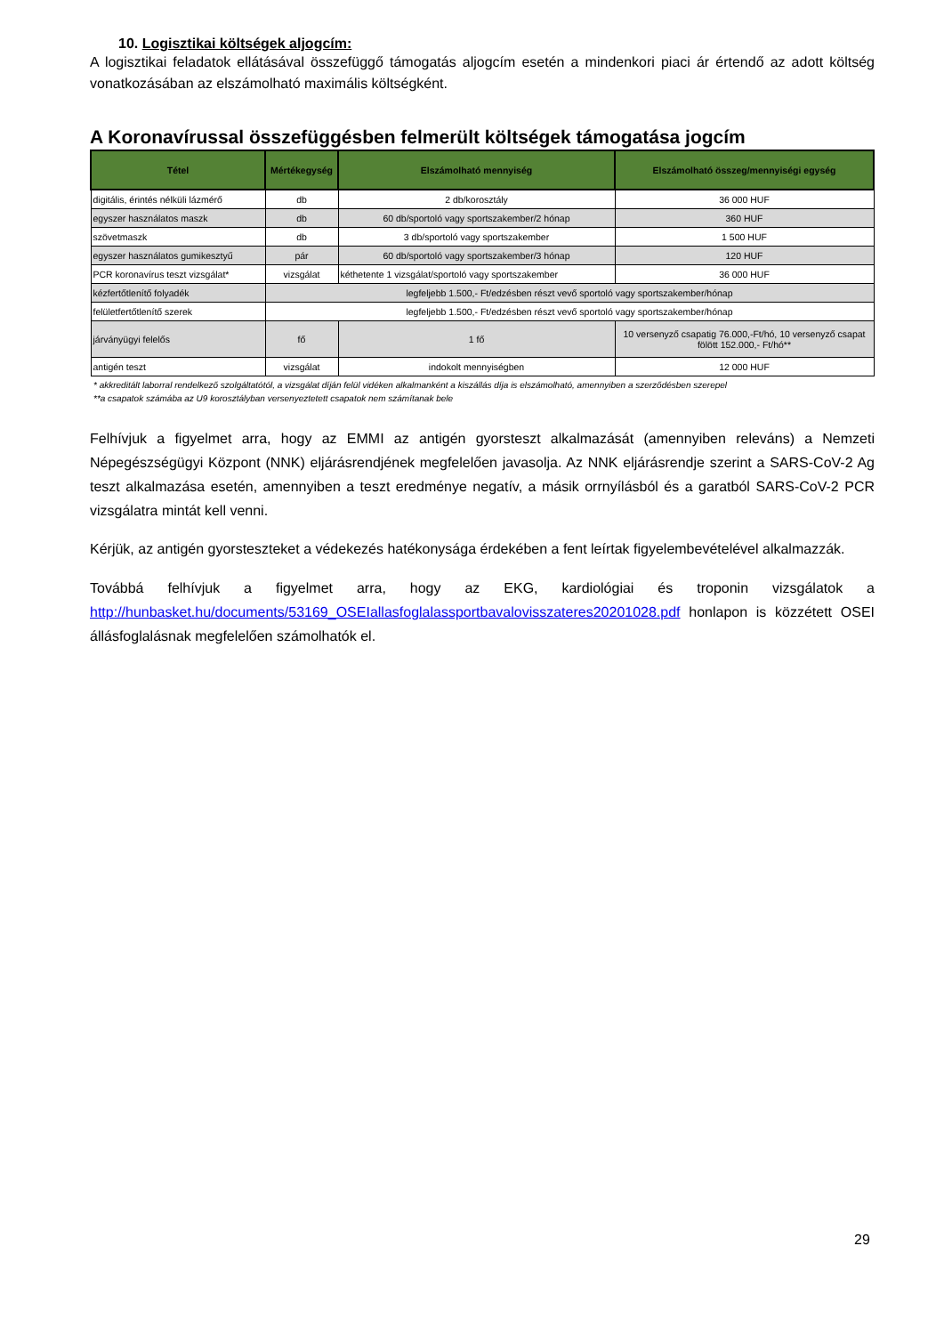10. Logisztikai költségek aljogcím:
A logisztikai feladatok ellátásával összefüggő támogatás aljogcím esetén a mindenkori piaci ár értendő az adott költség vonatkozásában az elszámolható maximális költségként.
A Koronavírussal összefüggésben felmerült költségek támogatása jogcím
| Tétel | Mértékegység | Elszámolható mennyiség | Elszámolható összeg/mennyiségi egység |
| --- | --- | --- | --- |
| digitális, érintés nélküli lázmérő | db | 2 db/korosztály | 36 000 HUF |
| egyszer használatos maszk | db | 60 db/sportoló vagy sportszakember/2 hónap | 360 HUF |
| szövetmaszk | db | 3 db/sportoló vagy sportszakember | 1 500 HUF |
| egyszer használatos gumikesztyű | pár | 60 db/sportoló vagy sportszakember/3 hónap | 120 HUF |
| PCR koronavírus teszt vizsgálat* | vizsgálat | kéthetente 1 vizsgálat/sportoló vagy sportszakember | 36 000 HUF |
| kézfertőtlenítő folyadék | legfeljebb 1.500,- Ft/edzésben részt vevő sportoló vagy sportszakember/hónap | | |
| felületfertőtlenítő szerek | legfeljebb 1.500,- Ft/edzésben részt vevő sportoló vagy sportszakember/hónap | | |
| járványügyi felelős | fő | 1 fő | 10 versenyző csapatig 76.000,-Ft/hó, 10 versenyző csapat fölött 152.000,- Ft/hó** |
| antigén teszt | vizsgálat | indokolt mennyiségben | 12 000 HUF |
* akkreditált laborral rendelkező szolgáltatótól, a vizsgálat díján felül vidéken alkalmanként a kiszállás díja is elszámolható, amennyiben a szerződésben szerepel
**a csapatok számába az U9 korosztályban versenyeztetett csapatok nem számítanak bele
Felhívjuk a figyelmet arra, hogy az EMMI az antigén gyorsteszt alkalmazását (amennyiben releváns) a Nemzeti Népegészségügyi Központ (NNK) eljárásrendjének megfelelően javasolja. Az NNK eljárásrendje szerint a SARS-CoV-2 Ag teszt alkalmazása esetén, amennyiben a teszt eredménye negatív, a másik orrnyílásból és a garatból SARS-CoV-2 PCR vizsgálatra mintát kell venni.
Kérjük, az antigén gyorsteszteket a védekezés hatékonysága érdekében a fent leírtak figyelembevételével alkalmazzák.
Továbbá felhívjuk a figyelmet arra, hogy az EKG, kardiológiai és troponin vizsgálatok a http://hunbasket.hu/documents/53169_OSEIallasfoglalassportbavalovisszateres20201028.pdf honlapon is közzétett OSEI állásfoglalásnak megfelelően számolhatók el.
29